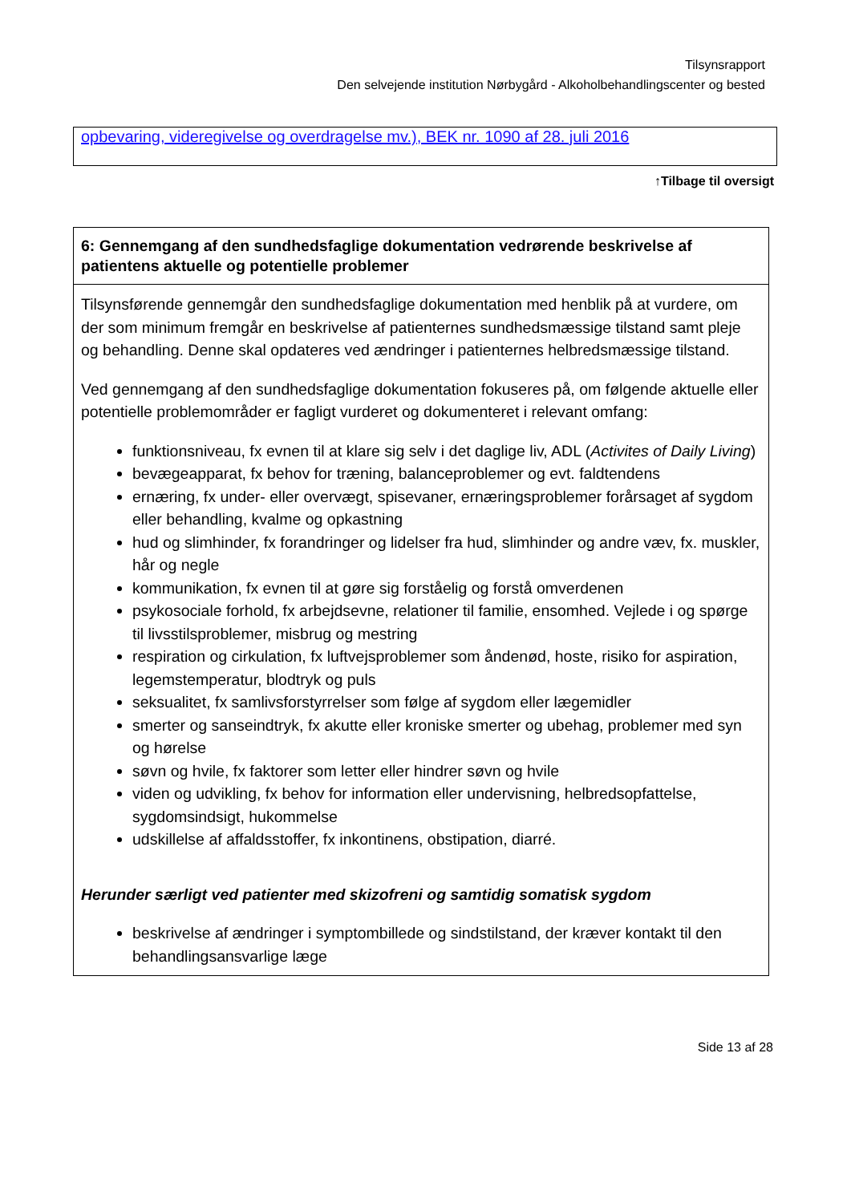Tilsynsrapport
Den selvejende institution Nørbygård - Alkoholbehandlingscenter og bested
opbevaring, videregivelse og overdragelse mv.), BEK nr. 1090 af 28. juli 2016
↑Tilbage til oversigt
| 6: Gennemgang af den sundhedsfaglige dokumentation vedrørende beskrivelse af patientens aktuelle og potentielle problemer |
| --- |
| Tilsynsførende gennemgår den sundhedsfaglige dokumentation med henblik på at vurdere, om der som minimum fremgår en beskrivelse af patienternes sundhedsmæssige tilstand samt pleje og behandling. Denne skal opdateres ved ændringer i patienternes helbredsmæssige tilstand. Ved gennemgang af den sundhedsfaglige dokumentation fokuseres på, om følgende aktuelle eller potentielle problemområder er fagligt vurderet og dokumenteret i relevant omfang: funktionsniveau, fx evnen til at klare sig selv i det daglige liv, ADL ( Activites of Daily Living ) bevægeapparat, fx behov for træning, balanceproblemer og evt. faldtendens ernæring, fx under- eller overvægt, spisevaner, ernæringsproblemer forårsaget af sygdom eller behandling, kvalme og opkastning hud og slimhinder, fx forandringer og lidelser fra hud, slimhinder og andre væv, fx. muskler, hår og negle kommunikation, fx evnen til at gøre sig forståelig og forstå omverdenen psykosociale forhold, fx arbejdsevne, relationer til familie, ensomhed. Vejlede i og spørge til livsstilsproblemer, misbrug og mestring respiration og cirkulation, fx luftvejsproblemer som åndenød, hoste, risiko for aspiration, legemstemperatur, blodtryk og puls seksualitet, fx samlivsforstyrrelser som følge af sygdom eller lægemidler smerter og sanseindtryk, fx akutte eller kroniske smerter og ubehag, problemer med syn og hørelse søvn og hvile, fx faktorer som letter eller hindrer søvn og hvile viden og udvikling, fx behov for information eller undervisning, helbredsopfattelse, sygdomsindsigt, hukommelse udskillelse af affaldsstoffer, fx inkontinens, obstipation, diarré. Herunder særligt ved patienter med skizofreni og samtidig somatisk sygdom beskrivelse af ændringer i symptombillede og sindstilstand, der kræver kontakt til den behandlingsansvarlige læge |
Side 13 af 28